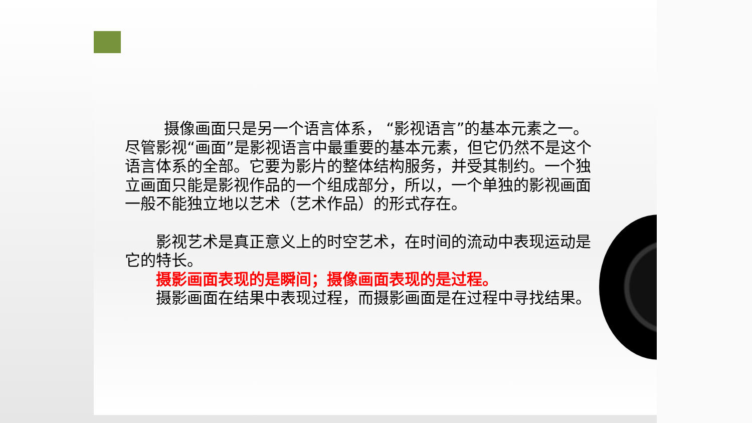摄像画面只是另一个语言体系， “影视语言”的基本元素之一。尽管影视“画面”是影视语言中最重要的基本元素，但它仍然不是这个语言体系的全部。它要为影片的整体结构服务，并受其制约。一个独立画面只能是影视作品的一个组成部分，所以，一个单独的影视画面一般不能独立地以艺术（艺术作品）的形式存在。
  影视艺术是真正意义上的时空艺术，在时间的流动中表现运动是它的特长。
  摄影画面表现的是瞬间；摄像画面表现的是过程。
  摄影画面在结果中表现过程，而摄影画面是在过程中寻找结果。